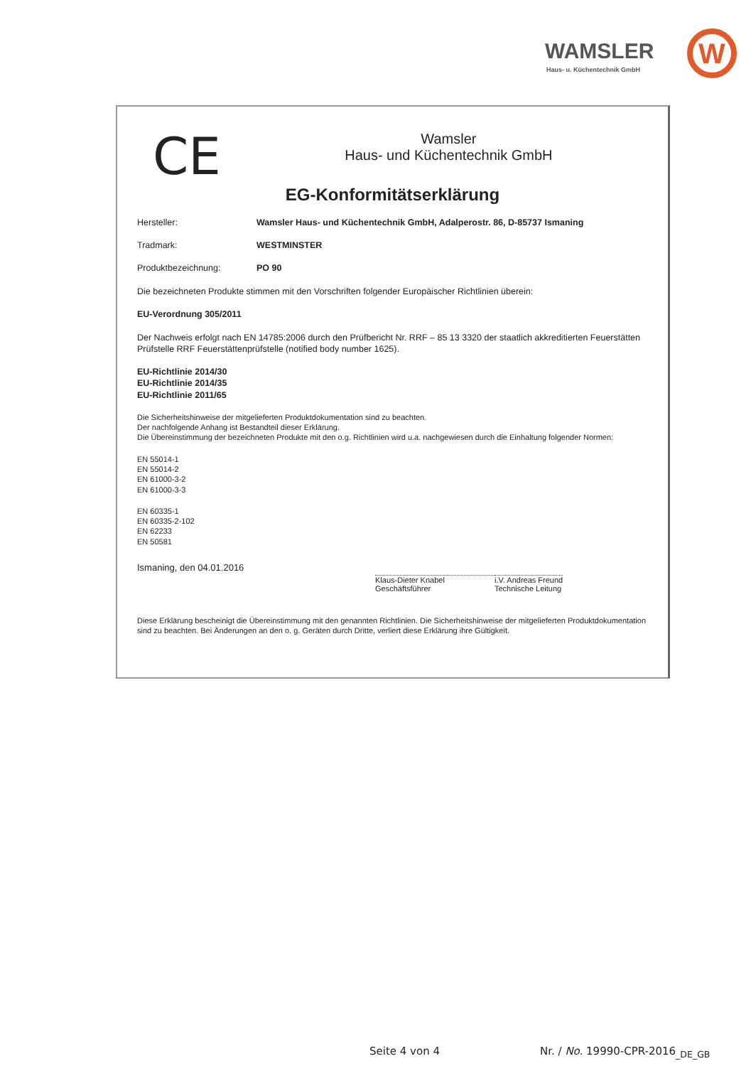WAMSLER
Haus- u. Küchentechnik GmbH
W
CE
Wamsler
Haus- und Küchentechnik GmbH
EG-Konformitätserklärung
Hersteller: Wamsler Haus- und Küchentechnik GmbH, Adalperostr. 86, D-85737 Ismaning
Tradmark: WESTMINSTER
Produktbezeichnung: PO 90
Die bezeichneten Produkte stimmen mit den Vorschriften folgender Europäischer Richtlinien überein:
EU-Verordnung 305/2011
Der Nachweis erfolgt nach EN 14785:2006 durch den Prüfbericht Nr. RRF – 85 13 3320 der staatlich akkreditierten Feuerstätten Prüfstelle RRF Feuerstättenprüfstelle (notified body number 1625).
EU-Richtlinie 2014/30
EU-Richtlinie 2014/35
EU-Richtlinie 2011/65
Die Sicherheitshinweise der mitgelieferten Produktdokumentation sind zu beachten.
Der nachfolgende Anhang ist Bestandteil dieser Erklärung.
Die Übereinstimmung der bezeichneten Produkte mit den o.g. Richtlinien wird u.a. nachgewiesen durch die Einhaltung folgender Normen:
EN 55014-1
EN 55014-2
EN 61000-3-2
EN 61000-3-3
EN 60335-1
EN 60335-2-102
EN 62233
EN 50581
Ismaning, den 04.01.2016
Klaus-Dieter Knabel
Geschäftsführer
i.V. Andreas Freund
Technische Leitung
Diese Erklärung bescheinigt die Übereinstimmung mit den genannten Richtlinien. Die Sicherheitshinweise der mitgelieferten Produktdokumentation sind zu beachten. Bei Änderungen an den o. g. Geräten durch Dritte, verliert diese Erklärung ihre Gültigkeit.
Seite 4 von 4 Nr. / No. 19990-CPR-2016<sub>_DE_GB</sub>